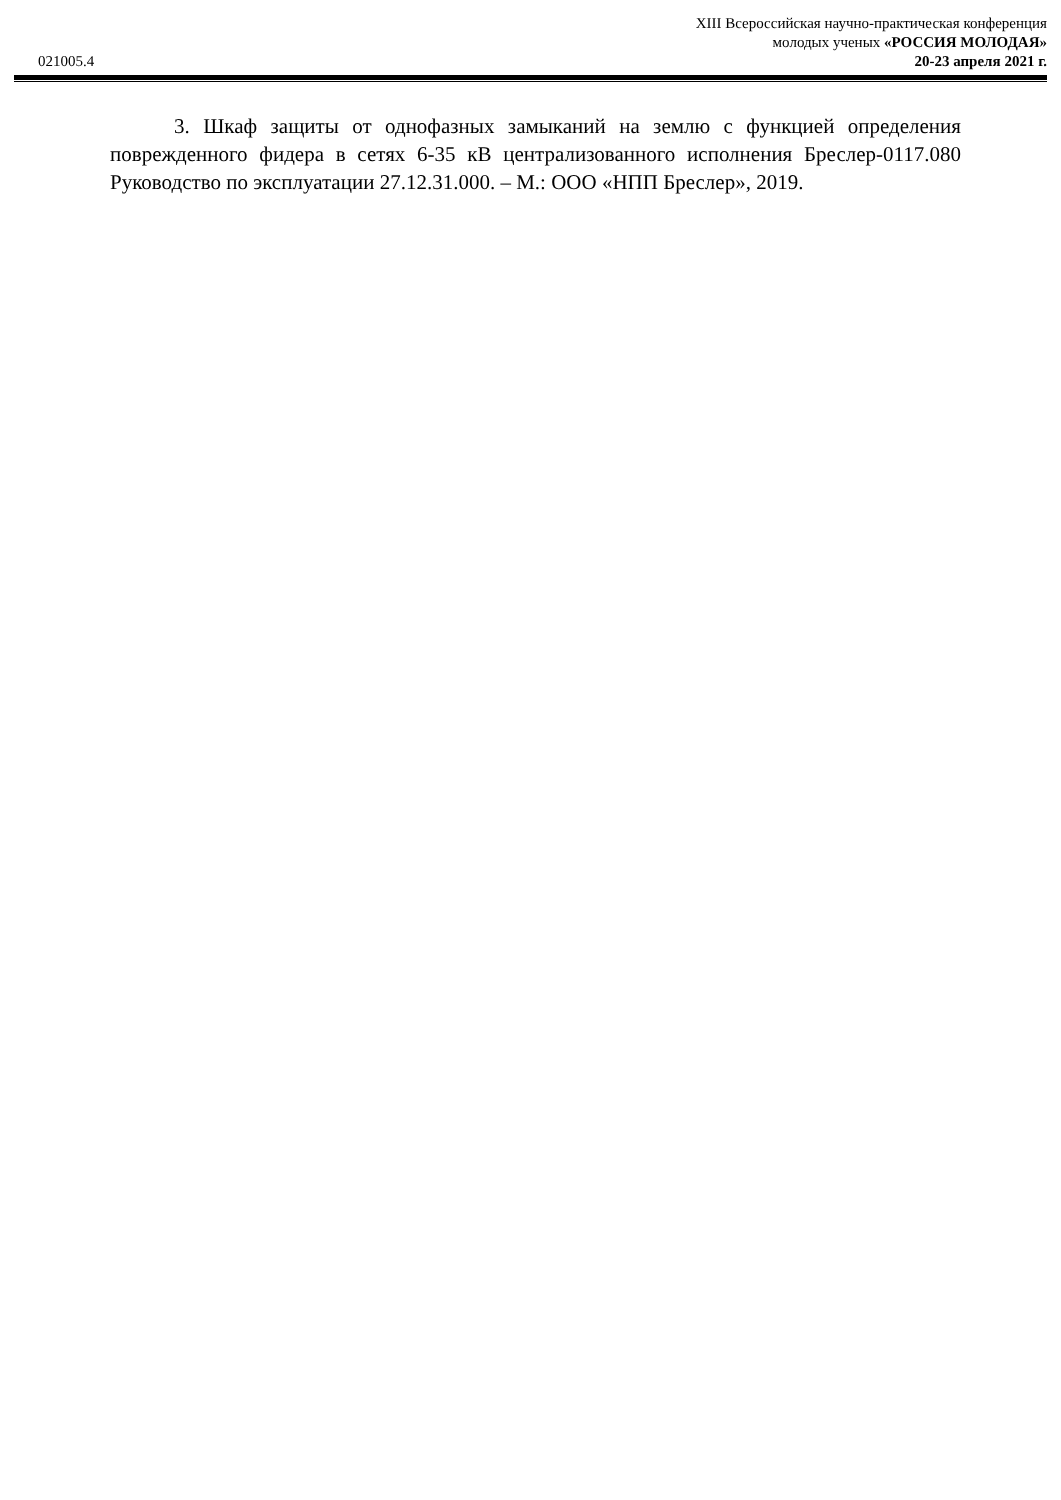021005.4
XIII Всероссийская научно-практическая конференция
молодых ученых «РОССИЯ МОЛОДАЯ»
20-23 апреля 2021 г.
3. Шкаф защиты от однофазных замыканий на землю с функцией определения поврежденного фидера в сетях 6-35 кВ централизованного исполнения Бреслер-0117.080 Руководство по эксплуатации 27.12.31.000. – М.: ООО «НПП Бреслер», 2019.